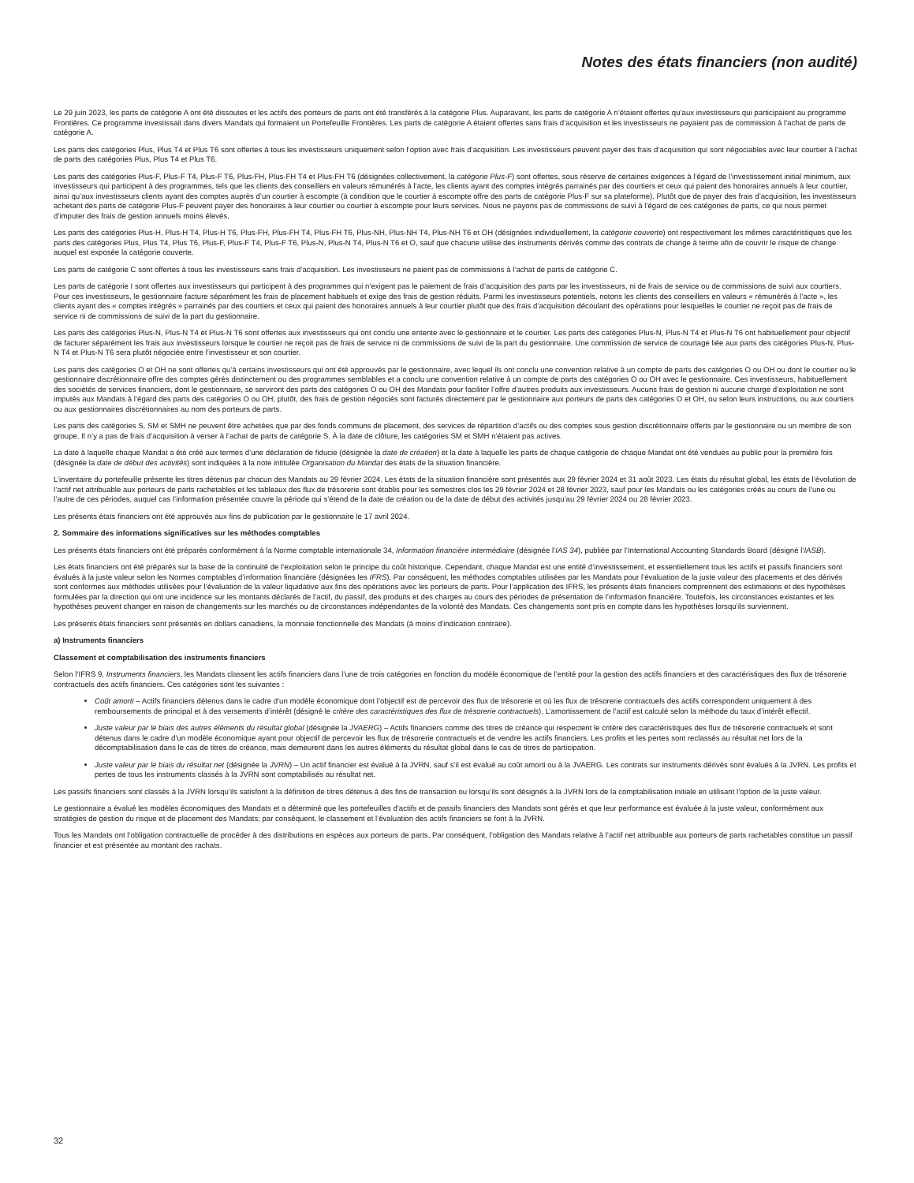Notes des états financiers (non audité)
Le 29 juin 2023, les parts de catégorie A ont été dissoutes et les actifs des porteurs de parts ont été transférés à la catégorie Plus. Auparavant, les parts de catégorie A n’étaient offertes qu’aux investisseurs qui participaient au programme Frontières. Ce programme investissait dans divers Mandats qui formaient un Portefeuille Frontières. Les parts de catégorie A étaient offertes sans frais d’acquisition et les investisseurs ne payaient pas de commission à l’achat de parts de catégorie A.
Les parts des catégories Plus, Plus T4 et Plus T6 sont offertes à tous les investisseurs uniquement selon l’option avec frais d’acquisition. Les investisseurs peuvent payer des frais d’acquisition qui sont négociables avec leur courtier à l’achat de parts des catégories Plus, Plus T4 et Plus T6.
Les parts des catégories Plus-F, Plus-F T4, Plus-F T6, Plus-FH, Plus-FH T4 et Plus-FH T6 (désignées collectivement, la catégorie Plus-F) sont offertes, sous réserve de certaines exigences à l’égard de l’investissement initial minimum, aux investisseurs qui participent à des programmes, tels que les clients des conseillers en valeurs rémunérés à l’acte, les clients ayant des comptes intégrés parrainés par des courtiers et ceux qui paient des honoraires annuels à leur courtier, ainsi qu’aux investisseurs clients ayant des comptes auprès d’un courtier à escompte (à condition que le courtier à escompte offre des parts de catégorie Plus-F sur sa plateforme). Plutôt que de payer des frais d’acquisition, les investisseurs achetant des parts de catégorie Plus-F peuvent payer des honoraires à leur courtier ou courtier à escompte pour leurs services. Nous ne payons pas de commissions de suivi à l’égard de ces catégories de parts, ce qui nous permet d’imputer des frais de gestion annuels moins élevés.
Les parts des catégories Plus-H, Plus-H T4, Plus-H T6, Plus-FH, Plus-FH T4, Plus-FH T6, Plus-NH, Plus-NH T4, Plus-NH T6 et OH (désignées individuellement, la catégorie couverte) ont respectivement les mêmes caractéristiques que les parts des catégories Plus, Plus T4, Plus T6, Plus-F, Plus-F T4, Plus-F T6, Plus-N, Plus-N T4, Plus-N T6 et O, sauf que chacune utilise des instruments dérivés comme des contrats de change à terme afin de couvrir le risque de change auquel est exposée la catégorie couverte.
Les parts de catégorie C sont offertes à tous les investisseurs sans frais d’acquisition. Les investisseurs ne paient pas de commissions à l’achat de parts de catégorie C.
Les parts de catégorie I sont offertes aux investisseurs qui participent à des programmes qui n’exigent pas le paiement de frais d’acquisition des parts par les investisseurs, ni de frais de service ou de commissions de suivi aux courtiers. Pour ces investisseurs, le gestionnaire facture séparément les frais de placement habituels et exige des frais de gestion réduits. Parmi les investisseurs potentiels, notons les clients des conseillers en valeurs « rémunérés à l’acte », les clients ayant des « comptes intégrés » parrainés par des courtiers et ceux qui paient des honoraires annuels à leur courtier plutôt que des frais d’acquisition découlant des opérations pour lesquelles le courtier ne reçoit pas de frais de service ni de commissions de suivi de la part du gestionnaire.
Les parts des catégories Plus-N, Plus-N T4 et Plus-N T6 sont offertes aux investisseurs qui ont conclu une entente avec le gestionnaire et le courtier. Les parts des catégories Plus-N, Plus-N T4 et Plus-N T6 ont habituellement pour objectif de facturer séparément les frais aux investisseurs lorsque le courtier ne reçoit pas de frais de service ni de commissions de suivi de la part du gestionnaire. Une commission de service de courtage liée aux parts des catégories Plus-N, Plus-N T4 et Plus-N T6 sera plutôt négociée entre l’investisseur et son courtier.
Les parts des catégories O et OH ne sont offertes qu’à certains investisseurs qui ont été approuvés par le gestionnaire, avec lequel ils ont conclu une convention relative à un compte de parts des catégories O ou OH ou dont le courtier ou le gestionnaire discrétionnaire offre des comptes gérés distinctement ou des programmes semblables et a conclu une convention relative à un compte de parts des catégories O ou OH avec le gestionnaire. Ces investisseurs, habituellement des sociétés de services financiers, dont le gestionnaire, se serviront des parts des catégories O ou OH des Mandats pour faciliter l’offre d’autres produits aux investisseurs. Aucuns frais de gestion ni aucune charge d’exploitation ne sont imputés aux Mandats à l’égard des parts des catégories O ou OH; plutôt, des frais de gestion négociés sont facturés directement par le gestionnaire aux porteurs de parts des catégories O et OH, ou selon leurs instructions, ou aux courtiers ou aux gestionnaires discrétionnaires au nom des porteurs de parts.
Les parts des catégories S, SM et SMH ne peuvent être achetées que par des fonds communs de placement, des services de répartition d’actifs ou des comptes sous gestion discrétionnaire offerts par le gestionnaire ou un membre de son groupe. Il n’y a pas de frais d’acquisition à verser à l’achat de parts de catégorie S. À la date de clôture, les catégories SM et SMH n’étaient pas actives.
La date à laquelle chaque Mandat a été créé aux termes d’une déclaration de fiducie (désignée la date de création) et la date à laquelle les parts de chaque catégorie de chaque Mandat ont été vendues au public pour la première fois (désignée la date de début des activités) sont indiquées à la note intitulée Organisation du Mandat des états de la situation financière.
L’inventaire du portefeuille présente les titres détenus par chacun des Mandats au 29 février 2024. Les états de la situation financière sont présentés aux 29 février 2024 et 31 août 2023. Les états du résultat global, les états de l’évolution de l’actif net attribuable aux porteurs de parts rachetables et les tableaux des flux de trésorerie sont établis pour les semestres clos les 29 février 2024 et 28 février 2023, sauf pour les Mandats ou les catégories créés au cours de l’une ou l’autre de ces périodes, auquel cas l’information présentée couvre la période qui s’étend de la date de création ou de la date de début des activités jusqu’au 29 février 2024 ou 28 février 2023.
Les présents états financiers ont été approuvés aux fins de publication par le gestionnaire le 17 avril 2024.
2. Sommaire des informations significatives sur les méthodes comptables
Les présents états financiers ont été préparés conformément à la Norme comptable internationale 34, Information financière intermédiaire (désignée l’IAS 34), publiée par l’International Accounting Standards Board (désigné l’IASB).
Les états financiers ont été préparés sur la base de la continuité de l’exploitation selon le principe du coût historique. Cependant, chaque Mandat est une entité d’investissement, et essentiellement tous les actifs et passifs financiers sont évalués à la juste valeur selon les Normes comptables d’information financière (désignées les IFRS). Par conséquent, les méthodes comptables utilisées par les Mandats pour l’évaluation de la juste valeur des placements et des dérivés sont conformes aux méthodes utilisées pour l’évaluation de la valeur liquidative aux fins des opérations avec les porteurs de parts. Pour l’application des IFRS, les présents états financiers comprennent des estimations et des hypothèses formulées par la direction qui ont une incidence sur les montants déclarés de l’actif, du passif, des produits et des charges au cours des périodes de présentation de l’information financière. Toutefois, les circonstances existantes et les hypothèses peuvent changer en raison de changements sur les marchés ou de circonstances indépendantes de la volonté des Mandats. Ces changements sont pris en compte dans les hypothèses lorsqu’ils surviennent.
Les présents états financiers sont présentés en dollars canadiens, la monnaie fonctionnelle des Mandats (à moins d’indication contraire).
a) Instruments financiers
Classement et comptabilisation des instruments financiers
Selon l’IFRS 9, Instruments financiers, les Mandats classent les actifs financiers dans l’une de trois catégories en fonction du modèle économique de l’entité pour la gestion des actifs financiers et des caractéristiques des flux de trésorerie contractuels des actifs financiers. Ces catégories sont les suivantes :
Coût amorti – Actifs financiers détenus dans le cadre d’un modèle économique dont l’objectif est de percevoir des flux de trésorerie et où les flux de trésorerie contractuels des actifs correspondent uniquement à des remboursements de principal et à des versements d’intérêt (désigné le critère des caractéristiques des flux de trésorerie contractuels). L’amortissement de l’actif est calculé selon la méthode du taux d’intérêt effectif.
Juste valeur par le biais des autres éléments du résultat global (désignée la JVAERG) – Actifs financiers comme des titres de créance qui respectent le critère des caractéristiques des flux de trésorerie contractuels et sont détenus dans le cadre d’un modèle économique ayant pour objectif de percevoir les flux de trésorerie contractuels et de vendre les actifs financiers. Les profits et les pertes sont reclassés au résultat net lors de la décomptabilisation dans le cas de titres de créance, mais demeurent dans les autres éléments du résultat global dans le cas de titres de participation.
Juste valeur par le biais du résultat net (désignée la JVRN) – Un actif financier est évalué à la JVRN, sauf s’il est évalué au coût amorti ou à la JVAERG. Les contrats sur instruments dérivés sont évalués à la JVRN. Les profits et pertes de tous les instruments classés à la JVRN sont comptabilisés au résultat net.
Les passifs financiers sont classés à la JVRN lorsqu’ils satisfont à la définition de titres détenus à des fins de transaction ou lorsqu’ils sont désignés à la JVRN lors de la comptabilisation initiale en utilisant l’option de la juste valeur.
Le gestionnaire a évalué les modèles économiques des Mandats et a déterminé que les portefeuilles d’actifs et de passifs financiers des Mandats sont gérés et que leur performance est évaluée à la juste valeur, conformément aux stratégies de gestion du risque et de placement des Mandats; par conséquent, le classement et l’évaluation des actifs financiers se font à la JVRN.
Tous les Mandats ont l’obligation contractuelle de procéder à des distributions en espèces aux porteurs de parts. Par conséquent, l’obligation des Mandats relative à l’actif net attribuable aux porteurs de parts rachetables constitue un passif financier et est présentée au montant des rachats.
32